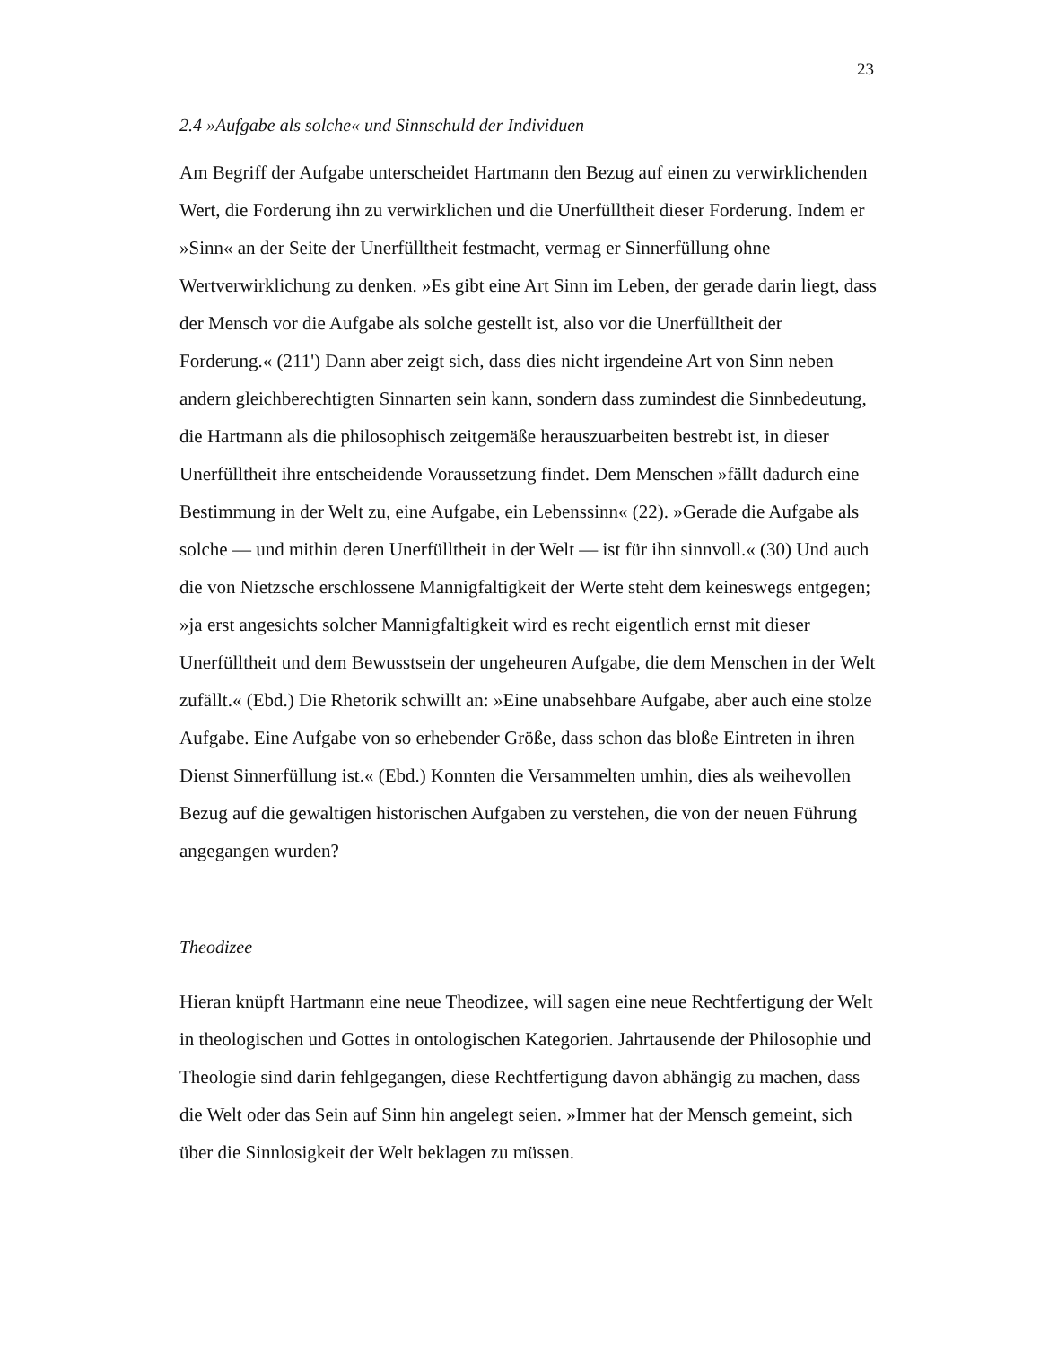23
2.4 »Aufgabe als solche« und Sinnschuld der Individuen
Am Begriff der Aufgabe unterscheidet Hartmann den Bezug auf einen zu verwirklichenden Wert, die Forderung ihn zu verwirklichen und die Unerfülltheit dieser Forderung. Indem er »Sinn« an der Seite der Unerfülltheit festmacht, vermag er Sinnerfüllung ohne Wertverwirklichung zu denken. »Es gibt eine Art Sinn im Leben, der gerade darin liegt, dass der Mensch vor die Aufgabe als solche gestellt ist, also vor die Unerfülltheit der Forderung.« (211') Dann aber zeigt sich, dass dies nicht irgendeine Art von Sinn neben andern gleichberechtigten Sinnarten sein kann, sondern dass zumindest die Sinnbedeutung, die Hartmann als die philosophisch zeitgemäße herauszuarbeiten bestrebt ist, in dieser Unerfülltheit ihre entscheidende Voraussetzung findet. Dem Menschen »fällt dadurch eine Bestimmung in der Welt zu, eine Aufgabe, ein Lebenssinn« (22). »Gerade die Aufgabe als solche — und mithin deren Unerfülltheit in der Welt — ist für ihn sinnvoll.« (30) Und auch die von Nietzsche erschlossene Mannigfaltigkeit der Werte steht dem keineswegs entgegen; »ja erst angesichts solcher Mannigfaltigkeit wird es recht eigentlich ernst mit dieser Unerfülltheit und dem Bewusstsein der ungeheuren Aufgabe, die dem Menschen in der Welt zufällt.« (Ebd.) Die Rhetorik schwillt an: »Eine unabsehbare Aufgabe, aber auch eine stolze Aufgabe. Eine Aufgabe von so erhebender Größe, dass schon das bloße Eintreten in ihren Dienst Sinnerfüllung ist.« (Ebd.) Konnten die Versammelten umhin, dies als weihevollen Bezug auf die gewaltigen historischen Aufgaben zu verstehen, die von der neuen Führung angegangen wurden?
Theodizee
Hieran knüpft Hartmann eine neue Theodizee, will sagen eine neue Rechtfertigung der Welt in theologischen und Gottes in ontologischen Kategorien. Jahrtausende der Philosophie und Theologie sind darin fehlgegangen, diese Rechtfertigung davon abhängig zu machen, dass die Welt oder das Sein auf Sinn hin angelegt seien. »Immer hat der Mensch gemeint, sich über die Sinnlosigkeit der Welt beklagen zu müssen.